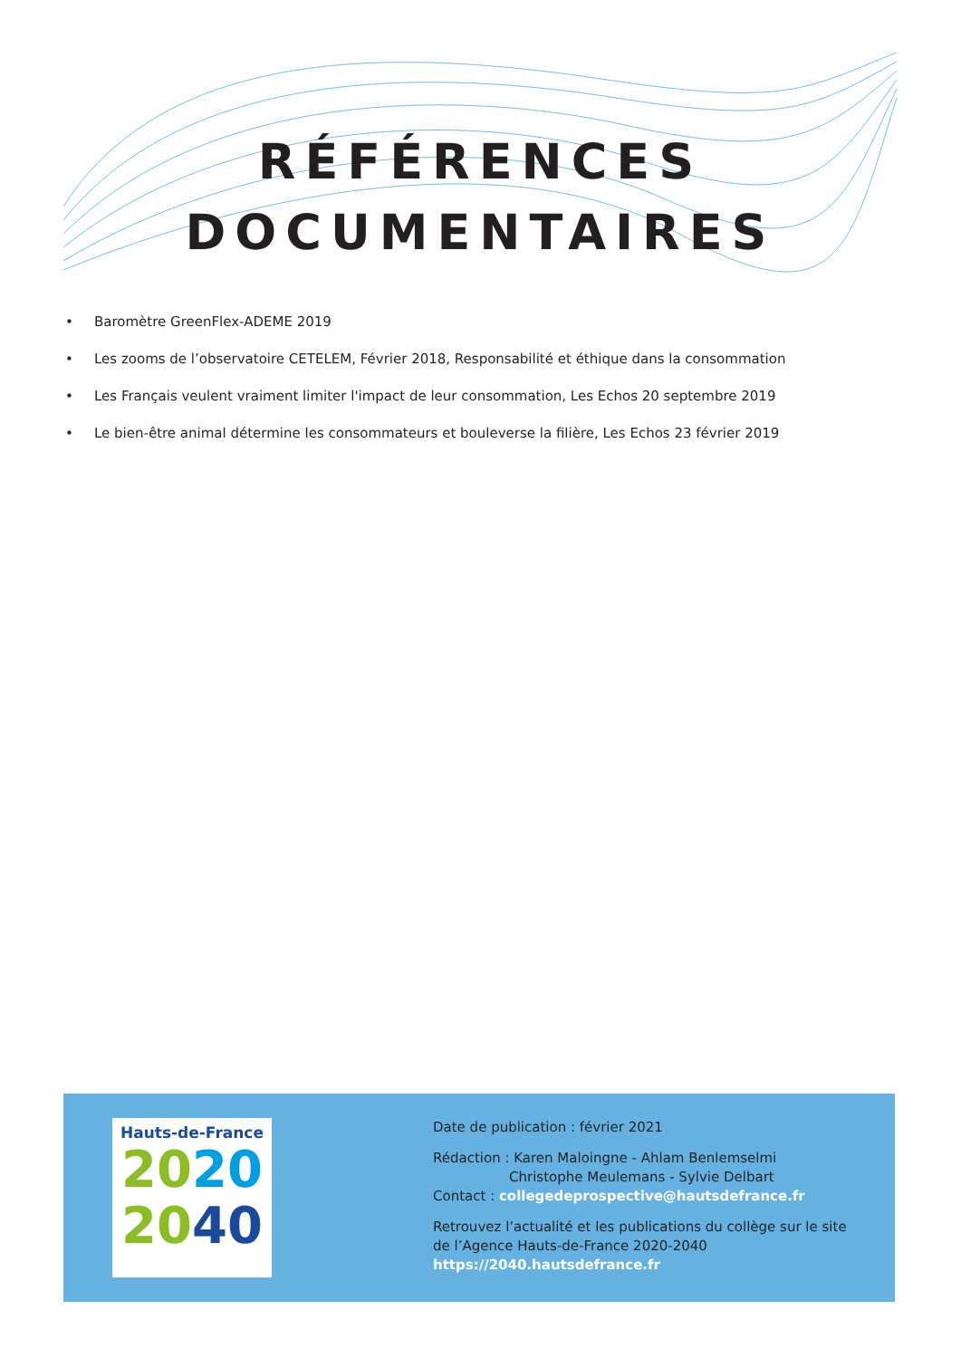RÉFÉRENCES
DOCUMENTAIRES
• Baromètre GreenFlex-ADEME 2019
• Les zooms de l’observatoire CETELEM, Février 2018, Responsabilité et éthique dans la consommation
• Les Français veulent vraiment limiter l'impact de leur consommation, Les Echos 20 septembre 2019
• Le bien-être animal détermine les consommateurs et bouleverse la filière, Les Echos 23 février 2019
Hauts-de-France
2020
2040
Date de publication : février 2021
Rédaction : Karen Maloingne - Ahlam Benlemselmi
Christophe Meulemans - Sylvie Delbart
Contact : collegedeprospective@hautsdefrance.fr
Retrouvez l’actualité et les publications du collège sur le site
de l’Agence Hauts-de-France 2020-2040
https://2040.hautsdefrance.fr